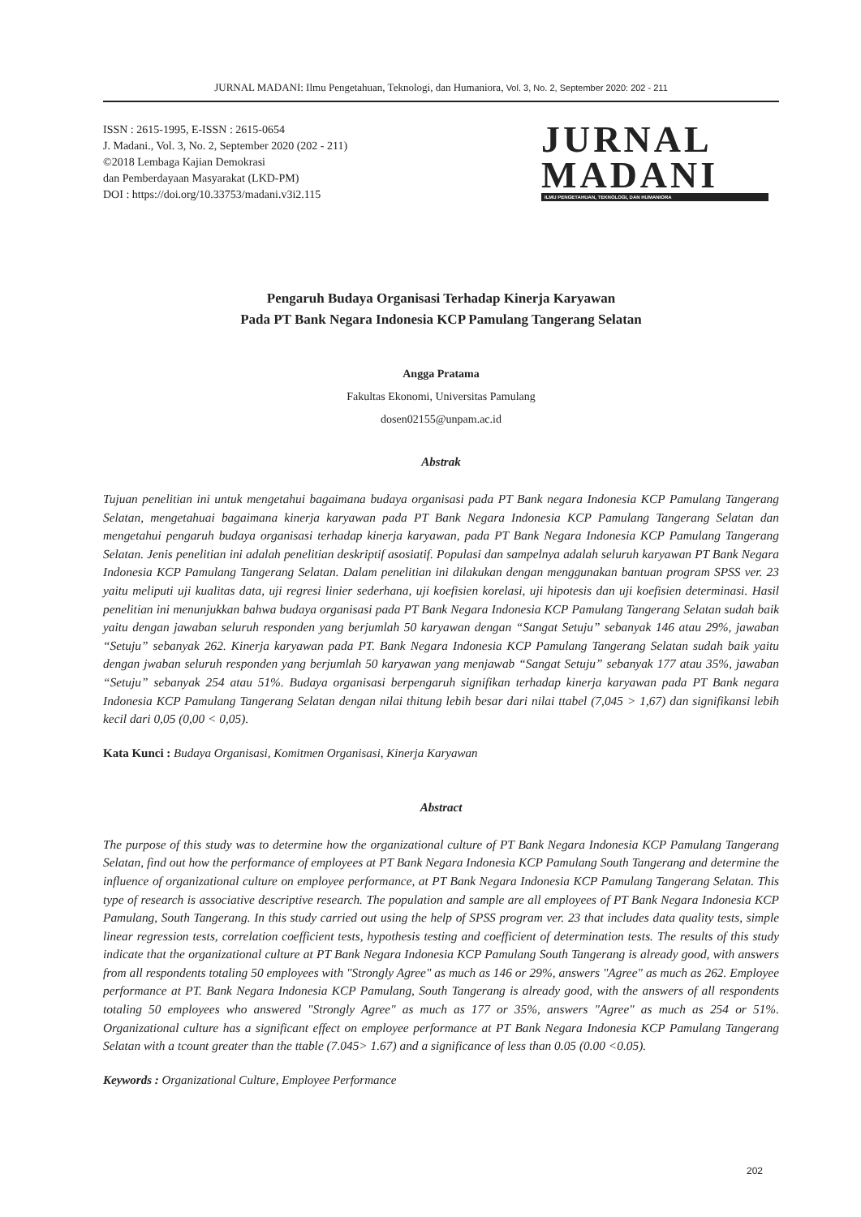JURNAL MADANI: Ilmu Pengetahuan, Teknologi, dan Humaniora, Vol. 3, No. 2, September 2020: 202 - 211
ISSN : 2615-1995, E-ISSN : 2615-0654
J. Madani., Vol. 3, No. 2, September 2020 (202 - 211)
©2018 Lembaga Kajian Demokrasi
dan Pemberdayaan Masyarakat (LKD-PM)
DOI : https://doi.org/10.33753/madani.v3i2.115
JURNAL MADANI
ILMU PENGETAHUAN, TEKNOLOGI, DAN HUMANIORA
Pengaruh Budaya Organisasi Terhadap Kinerja Karyawan
Pada PT Bank Negara Indonesia KCP Pamulang Tangerang Selatan
Angga Pratama
Fakultas Ekonomi, Universitas Pamulang
dosen02155@unpam.ac.id
Abstrak
Tujuan penelitian ini untuk mengetahui bagaimana budaya organisasi pada PT Bank negara Indonesia KCP Pamulang Tangerang Selatan, mengetahuai bagaimana kinerja karyawan pada PT Bank Negara Indonesia KCP Pamulang Tangerang Selatan dan mengetahui pengaruh budaya organisasi terhadap kinerja karyawan, pada PT Bank Negara Indonesia KCP Pamulang Tangerang Selatan. Jenis penelitian ini adalah penelitian deskriptif asosiatif. Populasi dan sampelnya adalah seluruh karyawan PT Bank Negara Indonesia KCP Pamulang Tangerang Selatan. Dalam penelitian ini dilakukan dengan menggunakan bantuan program SPSS ver. 23 yaitu meliputi uji kualitas data, uji regresi linier sederhana, uji koefisien korelasi, uji hipotesis dan uji koefisien determinasi. Hasil penelitian ini menunjukkan bahwa budaya organisasi pada PT Bank Negara Indonesia KCP Pamulang Tangerang Selatan sudah baik yaitu dengan jawaban seluruh responden yang berjumlah 50 karyawan dengan “Sangat Setuju” sebanyak 146 atau 29%, jawaban “Setuju” sebanyak 262. Kinerja karyawan pada PT. Bank Negara Indonesia KCP Pamulang Tangerang Selatan sudah baik yaitu dengan jwaban seluruh responden yang berjumlah 50 karyawan yang menjawab “Sangat Setuju” sebanyak 177 atau 35%, jawaban “Setuju” sebanyak 254 atau 51%. Budaya organisasi berpengaruh signifikan terhadap kinerja karyawan pada PT Bank negara Indonesia KCP Pamulang Tangerang Selatan dengan nilai thitung lebih besar dari nilai ttabel (7,045 > 1,67) dan signifikansi lebih kecil dari 0,05 (0,00 < 0,05).
Kata Kunci : Budaya Organisasi, Komitmen Organisasi, Kinerja Karyawan
Abstract
The purpose of this study was to determine how the organizational culture of PT Bank Negara Indonesia KCP Pamulang Tangerang Selatan, find out how the performance of employees at PT Bank Negara Indonesia KCP Pamulang South Tangerang and determine the influence of organizational culture on employee performance, at PT Bank Negara Indonesia KCP Pamulang Tangerang Selatan. This type of research is associative descriptive research. The population and sample are all employees of PT Bank Negara Indonesia KCP Pamulang, South Tangerang. In this study carried out using the help of SPSS program ver. 23 that includes data quality tests, simple linear regression tests, correlation coefficient tests, hypothesis testing and coefficient of determination tests. The results of this study indicate that the organizational culture at PT Bank Negara Indonesia KCP Pamulang South Tangerang is already good, with answers from all respondents totaling 50 employees with "Strongly Agree" as much as 146 or 29%, answers "Agree" as much as 262. Employee performance at PT. Bank Negara Indonesia KCP Pamulang, South Tangerang is already good, with the answers of all respondents totaling 50 employees who answered "Strongly Agree" as much as 177 or 35%, answers "Agree" as much as 254 or 51%. Organizational culture has a significant effect on employee performance at PT Bank Negara Indonesia KCP Pamulang Tangerang Selatan with a tcount greater than the ttable (7.045> 1.67) and a significance of less than 0.05 (0.00 <0.05).
Keywords : Organizational Culture, Employee Performance
202